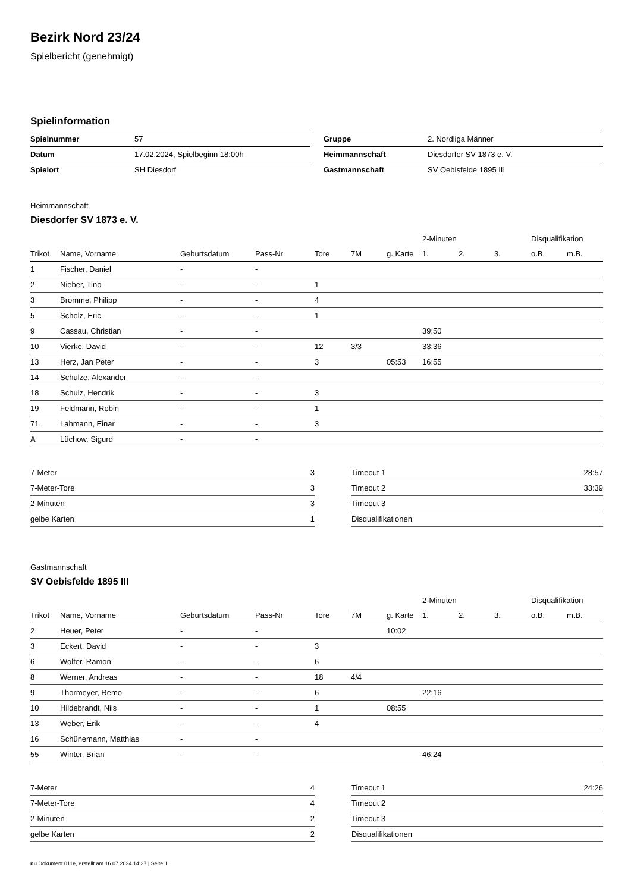Bezirk Nord 23/24
Spielbericht (genehmigt)
Spielinformation
| Spielnummer | 57 |
| Datum | 17.02.2024, Spielbeginn 18:00h |
| Spielort | SH Diesdorf |
| Gruppe | 2. Nordliga Männer |
| Heimmannschaft | Diesdorfer SV 1873 e. V. |
| Gastmannschaft | SV Oebisfelde 1895 III |
Heimmannschaft
Diesdorfer SV 1873 e. V.
| | | | | | | | 2-Minuten | | | Disqualifikation | |
| --- | --- | --- | --- | --- | --- | --- | --- | --- | --- | --- | --- |
| Trikot | Name, Vorname | Geburtsdatum | Pass-Nr | Tore | 7M | g. Karte | 1. | 2. | 3. | o.B. | m.B. |
| 1 | Fischer, Daniel | - | - | | | | | | | | |
| 2 | Nieber, Tino | - | - | 1 | | | | | | | |
| 3 | Bromme, Philipp | - | - | 4 | | | | | | | |
| 5 | Scholz, Eric | - | - | 1 | | | | | | | |
| 9 | Cassau, Christian | - | - | | | | 39:50 | | | | |
| 10 | Vierke, David | - | - | 12 | 3/3 | | 33:36 | | | | |
| 13 | Herz, Jan Peter | - | - | 3 | | 05:53 | 16:55 | | | | |
| 14 | Schulze, Alexander | - | - | | | | | | | | |
| 18 | Schulz, Hendrik | - | - | 3 | | | | | | | |
| 19 | Feldmann, Robin | - | - | 1 | | | | | | | |
| 71 | Lahmann, Einar | - | - | 3 | | | | | | | |
| A | Lüchow, Sigurd | - | - | | | | | | | | |
| 7-Meter | 3 |
| 7-Meter-Tore | 3 |
| 2-Minuten | 3 |
| gelbe Karten | 1 |
| Timeout 1 | 28:57 |
| Timeout 2 | 33:39 |
| Timeout 3 | |
| Disqualifikationen | |
Gastmannschaft
SV Oebisfelde 1895 III
| | | | | | | | 2-Minuten | | | Disqualifikation | |
| --- | --- | --- | --- | --- | --- | --- | --- | --- | --- | --- | --- |
| Trikot | Name, Vorname | Geburtsdatum | Pass-Nr | Tore | 7M | g. Karte | 1. | 2. | 3. | o.B. | m.B. |
| 2 | Heuer, Peter | - | - | | | 10:02 | | | | | |
| 3 | Eckert, David | - | - | 3 | | | | | | | |
| 6 | Wolter, Ramon | - | - | 6 | | | | | | | |
| 8 | Werner, Andreas | - | - | 18 | 4/4 | | | | | | |
| 9 | Thormeyer, Remo | - | - | 6 | | | 22:16 | | | | |
| 10 | Hildebrandt, Nils | - | - | 1 | | 08:55 | | | | | |
| 13 | Weber, Erik | - | - | 4 | | | | | | | |
| 16 | Schünemann, Matthias | - | - | | | | | | | | |
| 55 | Winter, Brian | - | - | | | | 46:24 | | | | |
| 7-Meter | 4 |
| 7-Meter-Tore | 4 |
| 2-Minuten | 2 |
| gelbe Karten | 2 |
| Timeout 1 | 24:26 |
| Timeout 2 | |
| Timeout 3 | |
| Disqualifikationen | |
nu.Dokument 011e, erstellt am 16.07.2024 14:37 | Seite 1